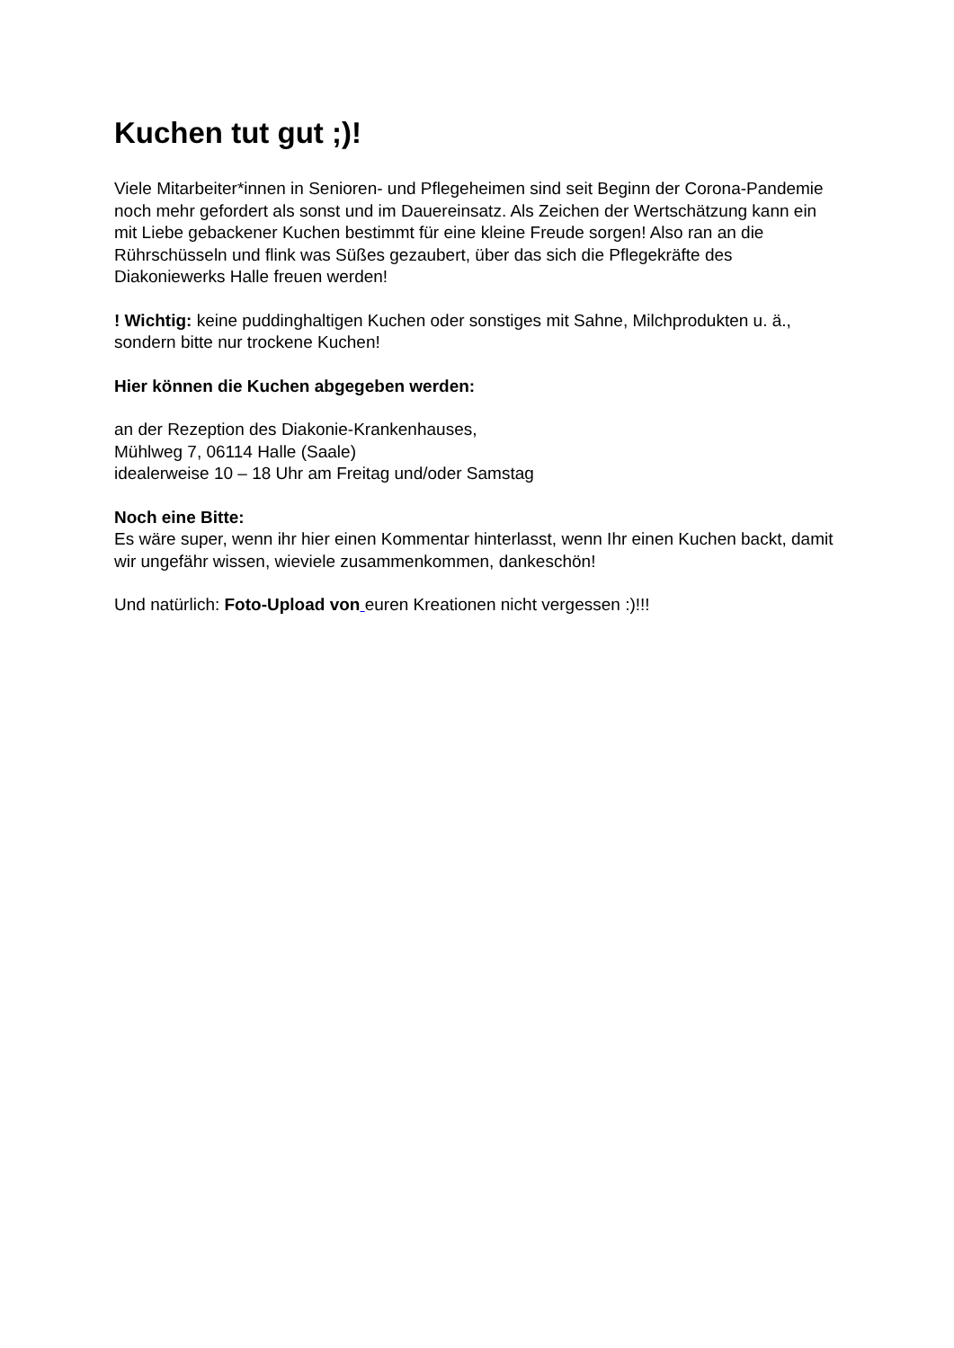Kuchen tut gut ;)!
Viele Mitarbeiter*innen in Senioren- und Pflegeheimen sind seit Beginn der Corona-Pandemie noch mehr gefordert als sonst und im Dauereinsatz. Als Zeichen der Wertschätzung kann ein mit Liebe gebackener Kuchen bestimmt für eine kleine Freude sorgen! Also ran an die Rührschüsseln und flink was Süßes gezaubert, über das sich die Pflegekräfte des Diakoniewerks Halle freuen werden!
! Wichtig: keine puddinghaltigen Kuchen oder sonstiges mit Sahne, Milchprodukten u. ä., sondern bitte nur trockene Kuchen!
Hier können die Kuchen abgegeben werden:
an der Rezeption des Diakonie-Krankenhauses,
Mühlweg 7, 06114 Halle (Saale)
idealerweise 10 – 18 Uhr am Freitag und/oder Samstag
Noch eine Bitte:
Es wäre super, wenn ihr hier einen Kommentar hinterlasst, wenn Ihr einen Kuchen backt, damit wir ungefähr wissen, wieviele zusammenkommen, dankeschön!
Und natürlich: Foto-Upload von euren Kreationen nicht vergessen :)!!!